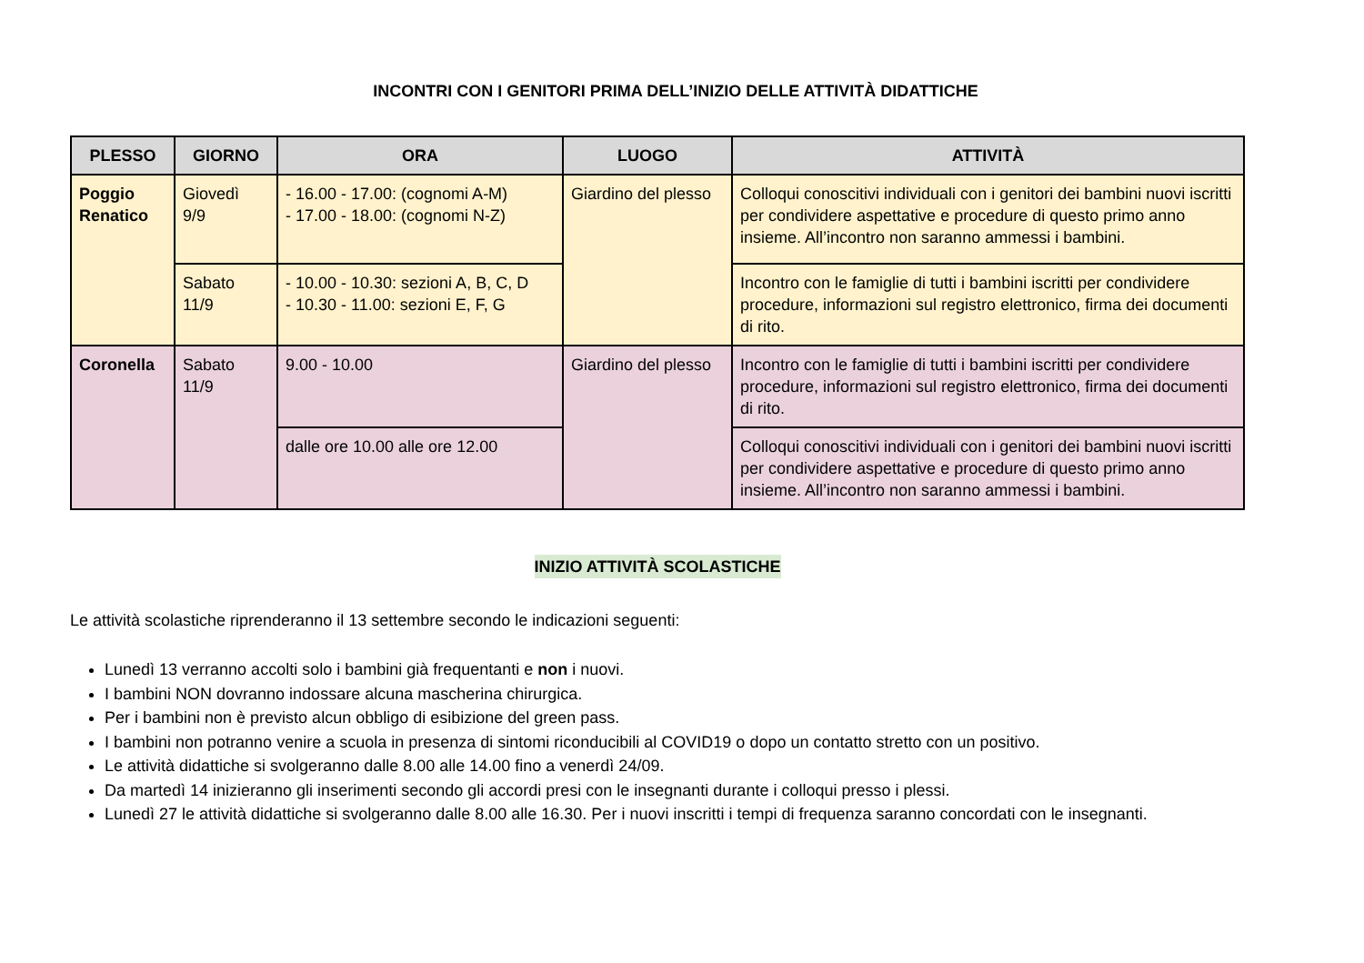INCONTRI CON I GENITORI PRIMA DELL’INIZIO DELLE ATTIVITÀ DIDATTICHE
| PLESSO | GIORNO | ORA | LUOGO | ATTIVITÀ |
| --- | --- | --- | --- | --- |
| Poggio Renatico | Giovedì 9/9 | - 16.00 - 17.00: (cognomi A-M) - 17.00 - 18.00: (cognomi N-Z) | Giardino del plesso | Colloqui conoscitivi individuali con i genitori dei bambini nuovi iscritti per condividere aspettative e procedure di questo primo anno insieme. All’incontro non saranno ammessi i bambini. |
| | Sabato 11/9 | - 10.00 - 10.30: sezioni A, B, C, D - 10.30 - 11.00: sezioni E, F, G | | Incontro con le famiglie di tutti i bambini iscritti per condividere procedure, informazioni sul registro elettronico, firma dei documenti di rito. |
| Coronella | Sabato 11/9 | 9.00 - 10.00 | Giardino del plesso | Incontro con le famiglie di tutti i bambini iscritti per condividere procedure, informazioni sul registro elettronico, firma dei documenti di rito. |
| | | dalle ore 10.00 alle ore 12.00 | | Colloqui conoscitivi individuali con i genitori dei bambini nuovi iscritti per condividere aspettative e procedure di questo primo anno insieme. All’incontro non saranno ammessi i bambini. |
INIZIO ATTIVITÀ SCOLASTICHE
Le attività scolastiche riprenderanno il 13 settembre secondo le indicazioni seguenti:
Lunedì 13 verranno accolti solo i bambini già frequentanti e non i nuovi.
I bambini NON dovranno indossare alcuna mascherina chirurgica.
Per i bambini non è previsto alcun obbligo di esibizione del green pass.
I bambini non potranno venire a scuola in presenza di sintomi riconducibili al COVID19 o dopo un contatto stretto con un positivo.
Le attività didattiche si svolgeranno dalle 8.00 alle 14.00 fino a venerdì 24/09.
Da martedì 14 inizieranno gli inserimenti secondo gli accordi presi con le insegnanti durante i colloqui presso i plessi.
Lunedì 27 le attività didattiche si svolgeranno dalle 8.00 alle 16.30. Per i nuovi inscritti i tempi di frequenza saranno concordati con le insegnanti.